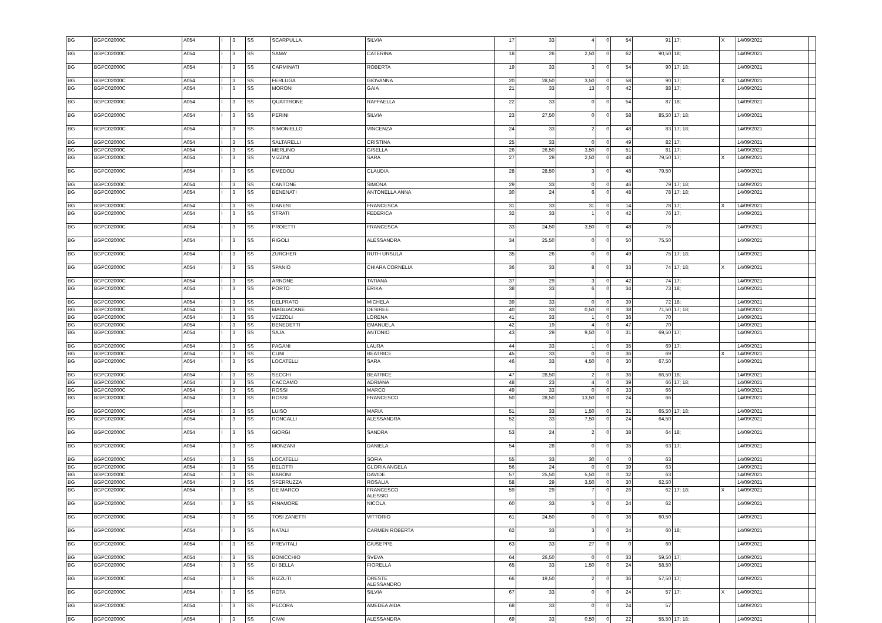| BG | BGPC02000C | A054 | I | 3 | SS | SCARPULLA | SILVIA | 17 | 33 | 4 | 0 | 54 | 91 | 17; | X | 14/09/2021 | |
| BG | BGPC02000C | A054 | I | 3 | SS | SAMA' | CATERINA | 18 | 26 | 2,50 | 0 | 62 | 90,50 | 18; | | 14/09/2021 | |
| BG | BGPC02000C | A054 | I | 3 | SS | CARMINATI | ROBERTA | 19 | 33 | 3 | 0 | 54 | 90 | 17; 18; | | 14/09/2021 | |
| BG | BGPC02000C | A054 | I | 3 | SS | FERLUGA | GIOVANNA | 20 | 28,50 | 3,50 | 0 | 58 | 90 | 17; | X | 14/09/2021 | |
| BG | BGPC02000C | A054 | I | 3 | SS | MORONI | GAIA | 21 | 33 | 13 | 0 | 42 | 88 | 17; | | 14/09/2021 | |
| BG | BGPC02000C | A054 | I | 3 | SS | QUATTRONE | RAFFAELLA | 22 | 33 | 0 | 0 | 54 | 87 | 18; | | 14/09/2021 | |
| BG | BGPC02000C | A054 | I | 3 | SS | PERINI | SILVIA | 23 | 27,50 | 0 | 0 | 58 | 85,50 | 17; 18; | | 14/09/2021 | |
| BG | BGPC02000C | A054 | I | 3 | SS | SIMONIELLO | VINCENZA | 24 | 33 | 2 | 0 | 48 | 83 | 17; 18; | | 14/09/2021 | |
| BG | BGPC02000C | A054 | I | 3 | SS | SALTARELLI | CRISTINA | 25 | 33 | 0 | 0 | 49 | 82 | 17; | | 14/09/2021 | |
| BG | BGPC02000C | A054 | I | 3 | SS | MERLINO | GISELLA | 26 | 26,50 | 3,50 | 0 | 51 | 81 | 17; | | 14/09/2021 | |
| BG | BGPC02000C | A054 | I | 3 | SS | VIZZINI | SARA | 27 | 29 | 2,50 | 0 | 48 | 79,50 | 17; | X | 14/09/2021 | |
| BG | BGPC02000C | A054 | I | 3 | SS | EMEDOLI | CLAUDIA | 28 | 28,50 | 3 | 0 | 48 | 79,50 | | | 14/09/2021 | |
| BG | BGPC02000C | A054 | I | 3 | SS | CANTONE | SIMONA | 29 | 33 | 0 | 0 | 46 | 79 | 17; 18; | | 14/09/2021 | |
| BG | BGPC02000C | A054 | I | 3 | SS | BENENATI | ANTONELLA ANNA | 30 | 24 | 6 | 0 | 48 | 78 | 17; 18; | | 14/09/2021 | |
| BG | BGPC02000C | A054 | I | 3 | SS | DANESI | FRANCESCA | 31 | 33 | 31 | 0 | 14 | 78 | 17; | X | 14/09/2021 | |
| BG | BGPC02000C | A054 | I | 3 | SS | STRATI | FEDERICA | 32 | 33 | 1 | 0 | 42 | 76 | 17; | | 14/09/2021 | |
| BG | BGPC02000C | A054 | I | 3 | SS | PROIETTI | FRANCESCA | 33 | 24,50 | 3,50 | 0 | 48 | 76 | | | 14/09/2021 | |
| BG | BGPC02000C | A054 | I | 3 | SS | RIGOLI | ALESSANDRA | 34 | 25,50 | 0 | 0 | 50 | 75,50 | | | 14/09/2021 | |
| BG | BGPC02000C | A054 | I | 3 | SS | ZURCHER | RUTH URSULA | 35 | 26 | 0 | 0 | 49 | 75 | 17; 18; | | 14/09/2021 | |
| BG | BGPC02000C | A054 | I | 3 | SS | SPANIO | CHIARA CORNELIA | 36 | 33 | 8 | 0 | 33 | 74 | 17; 18; | X | 14/09/2021 | |
| BG | BGPC02000C | A054 | I | 3 | SS | ARNONE | TATIANA | 37 | 29 | 3 | 0 | 42 | 74 | 17; | | 14/09/2021 | |
| BG | BGPC02000C | A054 | I | 3 | SS | PORTO | ERIKA | 38 | 33 | 6 | 0 | 34 | 73 | 18; | | 14/09/2021 | |
| BG | BGPC02000C | A054 | I | 3 | SS | DELPRATO | MICHELA | 39 | 33 | 0 | 0 | 39 | 72 | 18; | | 14/09/2021 | |
| BG | BGPC02000C | A054 | I | 3 | SS | MAGLIACANE | DESIREE | 40 | 33 | 0,50 | 0 | 38 | 71,50 | 17; 18; | | 14/09/2021 | |
| BG | BGPC02000C | A054 | I | 3 | SS | VEZZOLI | LORENA | 41 | 33 | 1 | 0 | 36 | 70 | | | 14/09/2021 | |
| BG | BGPC02000C | A054 | I | 3 | SS | BENEDETTI | EMANUELA | 42 | 19 | 4 | 0 | 47 | 70 | | | 14/09/2021 | |
| BG | BGPC02000C | A054 | I | 3 | SS | SAJA | ANTONIO | 43 | 29 | 9,50 | 0 | 31 | 69,50 | 17; | | 14/09/2021 | |
| BG | BGPC02000C | A054 | I | 3 | SS | PAGANI | LAURA | 44 | 33 | 1 | 0 | 35 | 69 | 17; | | 14/09/2021 | |
| BG | BGPC02000C | A054 | I | 3 | SS | CUNI | BEATRICE | 45 | 33 | 0 | 0 | 36 | 69 | | X | 14/09/2021 | |
| BG | BGPC02000C | A054 | I | 3 | SS | LOCATELLI | SARA | 46 | 33 | 4,50 | 0 | 30 | 67,50 | | | 14/09/2021 | |
| BG | BGPC02000C | A054 | I | 3 | SS | SECCHI | BEATRICE | 47 | 28,50 | 2 | 0 | 36 | 66,50 | 18; | | 14/09/2021 | |
| BG | BGPC02000C | A054 | I | 3 | SS | CACCAMO | ADRIANA | 48 | 23 | 4 | 0 | 39 | 66 | 17; 18; | | 14/09/2021 | |
| BG | BGPC02000C | A054 | I | 3 | SS | ROSSI | MARCO | 49 | 33 | 0 | 0 | 33 | 66 | | | 14/09/2021 | |
| BG | BGPC02000C | A054 | I | 3 | SS | ROSSI | FRANCESCO | 50 | 28,50 | 13,50 | 0 | 24 | 66 | | | 14/09/2021 | |
| BG | BGPC02000C | A054 | I | 3 | SS | LUISO | MARIA | 51 | 33 | 1,50 | 0 | 31 | 65,50 | 17; 18; | | 14/09/2021 | |
| BG | BGPC02000C | A054 | I | 3 | SS | RONCALLI | ALESSANDRA | 52 | 33 | 7,50 | 0 | 24 | 64,50 | | | 14/09/2021 | |
| BG | BGPC02000C | A054 | I | 3 | SS | GIORGI | SANDRA | 53 | 24 | 2 | 0 | 38 | 64 | 18; | | 14/09/2021 | |
| BG | BGPC02000C | A054 | I | 3 | SS | MONZANI | DANIELA | 54 | 28 | 0 | 0 | 35 | 63 | 17; | | 14/09/2021 | |
| BG | BGPC02000C | A054 | I | 3 | SS | LOCATELLI | SOFIA | 55 | 33 | 30 | 0 | 0 | 63 | | | 14/09/2021 | |
| BG | BGPC02000C | A054 | I | 3 | SS | BELOTTI | GLORIA ANGELA | 56 | 24 | 0 | 0 | 39 | 63 | | | 14/09/2021 | |
| BG | BGPC02000C | A054 | I | 3 | SS | BARONI | DAVIDE | 57 | 25,50 | 5,50 | 0 | 32 | 63 | | | 14/09/2021 | |
| BG | BGPC02000C | A054 | I | 3 | SS | SFERRUZZA | ROSALIA | 58 | 29 | 3,50 | 0 | 30 | 62,50 | | | 14/09/2021 | |
| BG | BGPC02000C | A054 | I | 3 | SS | DE MARCO | FRANCESCO ALESSIO | 59 | 29 | 7 | 0 | 26 | 62 | 17; 18; | X | 14/09/2021 | |
| BG | BGPC02000C | A054 | I | 3 | SS | FINAMORE | NICOLA | 60 | 33 | 5 | 0 | 24 | 62 | | | 14/09/2021 | |
| BG | BGPC02000C | A054 | I | 3 | SS | TOSI ZANETTI | VITTORIO | 61 | 24,50 | 0 | 0 | 36 | 60,50 | | | 14/09/2021 | |
| BG | BGPC02000C | A054 | I | 3 | SS | NATALI | CARMEN ROBERTA | 62 | 33 | 3 | 0 | 24 | 60 | 18; | | 14/09/2021 | |
| BG | BGPC02000C | A054 | I | 3 | SS | PREVITALI | GIUSEPPE | 63 | 33 | 27 | 0 | 0 | 60 | | | 14/09/2021 | |
| BG | BGPC02000C | A054 | I | 3 | SS | BONICCHIO | SVEVA | 64 | 26,50 | 0 | 0 | 33 | 59,50 | 17; | | 14/09/2021 | |
| BG | BGPC02000C | A054 | I | 3 | SS | DI BELLA | FIORELLA | 65 | 33 | 1,50 | 0 | 24 | 58,50 | | | 14/09/2021 | |
| BG | BGPC02000C | A054 | I | 3 | SS | RIZZUTI | ORESTE ALESSANDRO | 66 | 19,50 | 2 | 0 | 36 | 57,50 | 17; | | 14/09/2021 | |
| BG | BGPC02000C | A054 | I | 3 | SS | ROTA | SILVIA | 67 | 33 | 0 | 0 | 24 | 57 | 17; | X | 14/09/2021 | |
| BG | BGPC02000C | A054 | I | 3 | SS | PECORA | AMEDEA AIDA | 68 | 33 | 0 | 0 | 24 | 57 | | | 14/09/2021 | |
| BG | BGPC02000C | A054 | I | 3 | SS | CIVAI | ALESSANDRA | 69 | 33 | 0,50 | 0 | 22 | 55,50 | 17; 18; | | 14/09/2021 | |